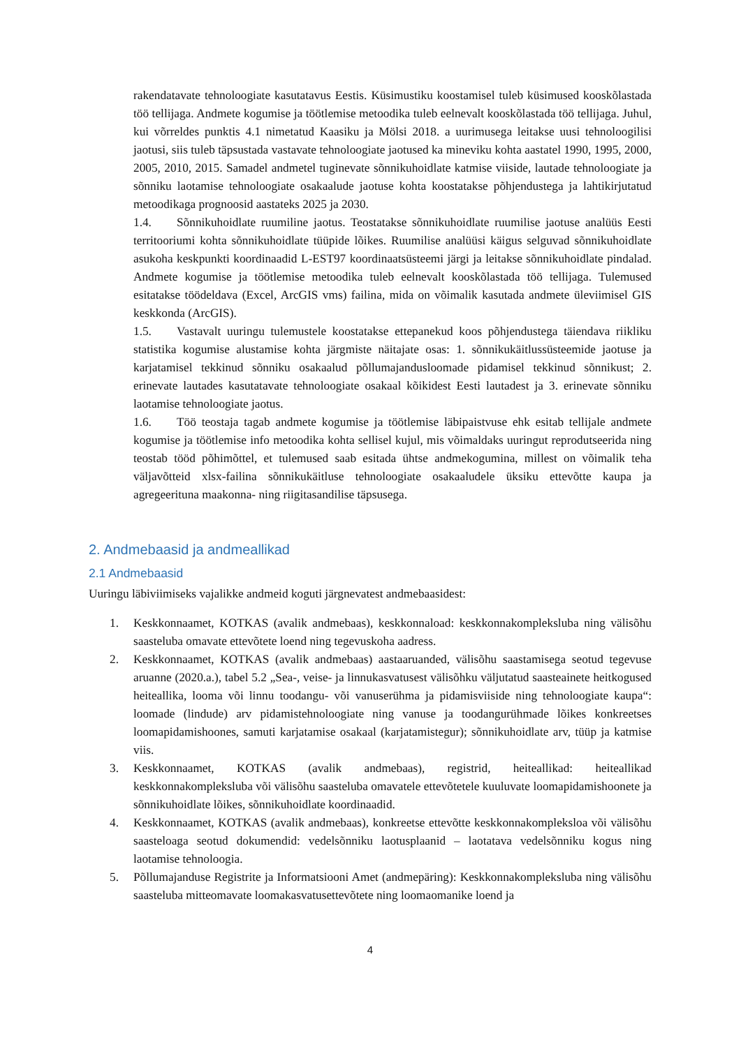rakendatavate tehnoloogiate kasutatavus Eestis. Küsimustiku koostamisel tuleb küsimused kooskõlastada töö tellijaga. Andmete kogumise ja töötlemise metoodika tuleb eelnevalt kooskõlastada töö tellijaga. Juhul, kui võrreldes punktis 4.1 nimetatud Kaasiku ja Mölsi 2018. a uurimusega leitakse uusi tehnoloogilisi jaotusi, siis tuleb täpsustada vastavate tehnoloogiate jaotused ka mineviku kohta aastatel 1990, 1995, 2000, 2005, 2010, 2015. Samadel andmetel tuginevate sõnnikuhoidlate katmise viiside, lautade tehnoloogiate ja sõnniku laotamise tehnoloogiate osakaalude jaotuse kohta koostatakse põhjendustega ja lahtikirjutatud metoodikaga prognoosid aastateks 2025 ja 2030.
1.4. Sõnnikuhoidlate ruumiline jaotus. Teostatakse sõnnikuhoidlate ruumilise jaotuse analüüs Eesti territooriumi kohta sõnnikuhoidlate tüüpide lõikes. Ruumilise analüüsi käigus selguvad sõnnikuhoidlate asukoha keskpunkti koordinaadid L-EST97 koordinaatsüsteemi järgi ja leitakse sõnnikuhoidlate pindalad. Andmete kogumise ja töötlemise metoodika tuleb eelnevalt kooskõlastada töö tellijaga. Tulemused esitatakse töödeldava (Excel, ArcGIS vms) failina, mida on võimalik kasutada andmete üleviimisel GIS keskkonda (ArcGIS).
1.5. Vastavalt uuringu tulemustele koostatakse ettepanekud koos põhjendustega täiendava riikliku statistika kogumise alustamise kohta järgmiste näitajate osas: 1. sõnnikukäitlussüsteemide jaotuse ja karjatamisel tekkinud sõnniku osakaalud põllumajandusloomade pidamisel tekkinud sõnnikust; 2. erinevate lautades kasutatavate tehnoloogiate osakaal kõikidest Eesti lautadest ja 3. erinevate sõnniku laotamise tehnoloogiate jaotus.
1.6. Töö teostaja tagab andmete kogumise ja töötlemise läbipaistvuse ehk esitab tellijale andmete kogumise ja töötlemise info metoodika kohta sellisel kujul, mis võimaldaks uuringut reprodutseerida ning teostab tööd põhimõttel, et tulemused saab esitada ühtse andmekogumina, millest on võimalik teha väljavõtteid xlsx-failina sõnnikukäitluse tehnoloogiate osakaaludele üksiku ettevõtte kaupa ja agregeerituna maakonna- ning riigitasandilise täpsusega.
2. Andmebaasid ja andmeallikad
2.1 Andmebaasid
Uuringu läbiviimiseks vajalikke andmeid koguti järgnevatest andmebaasidest:
1. Keskkonnaamet, KOTKAS (avalik andmebaas), keskkonnaload: keskkonnakompleksluba ning välisõhu saasteluba omavate ettevõtete loend ning tegevuskoha aadress.
2. Keskkonnaamet, KOTKAS (avalik andmebaas) aastaaruanded, välisõhu saastamisega seotud tegevuse aruanne (2020.a.), tabel 5.2 „Sea-, veise- ja linnukasvatusest välisõhku väljutatud saasteainete heitkogused heiteallika, looma või linnu toodangu- või vanuserühma ja pidamisviiside ning tehnoloogiate kaupa“: loomade (lindude) arv pidamistehnoloogiate ning vanuse ja toodangurühmade lõikes konkreetses loomapidamishoones, samuti karjatamise osakaal (karjatamistegur); sõnnikuhoidlate arv, tüüp ja katmise viis.
3. Keskkonnaamet, KOTKAS (avalik andmebaas), registrid, heiteallikad: heiteallikad keskkonnakompleksluba või välisõhu saasteluba omavatele ettevõtetele kuuluvate loomapidamishoonete ja sõnnikuhoidlate lõikes, sõnnikuhoidlate koordinaadid.
4. Keskkonnaamet, KOTKAS (avalik andmebaas), konkreetse ettevõtte keskkonnakompleksloa või välisõhu saasteloaga seotud dokumendid: vedelsõnniku laotusplaanid – laotatava vedelsõnniku kogus ning laotamise tehnoloogia.
5. Põllumajanduse Registrite ja Informatsiooni Amet (andmepäring): Keskkonnakompleksluba ning välisõhu saasteluba mitteomavate loomakasvatusettevõtete ning loomaomanike loend ja
4